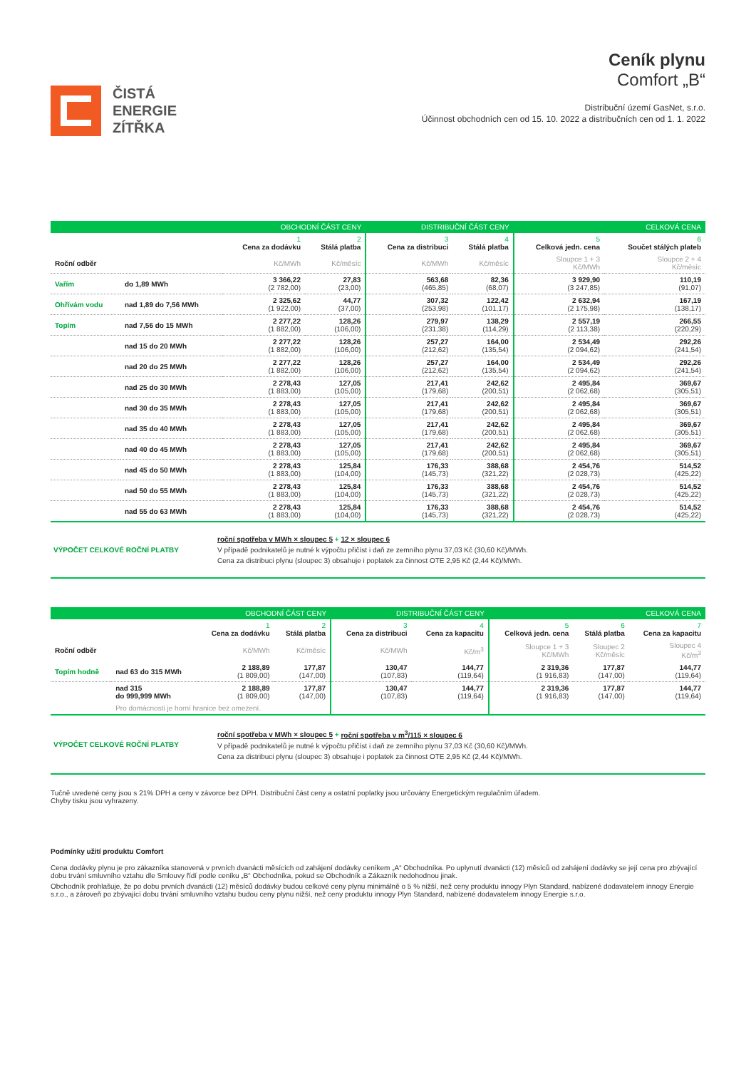ČISTÁ
ENERGIE
ZÍTŘKA
Ceník plynu
Comfort „B“
Distribuční území GasNet, s.r.o.
Účinnost obchodních cen od 15. 10. 2022 a distribučních cen od 1. 1. 2022
| OBCHODNÍ ČÁST CENY | | | | DISTRIBUČNÍ ČÁST CENY | | CELKOVÁ CENA | |
| --- | --- | --- | --- | --- | --- | --- | --- |
| | | 1 Cena za dodávku | 2 Stálá platba | 3 Cena za distribuci | 4 Stálá platba | 5 Celková jedn. cena | 6 Součet stálých plateb |
| Roční odběr | | Kč/MWh | Kč/měsíc | Kč/MWh | Kč/měsíc | Sloupce 1 + 3 Kč/MWh | Sloupce 2 + 4 Kč/měsíc |
| Vařím | do 1,89 MWh | 3 366,22 (2 782,00) | 27,83 (23,00) | 563,68 (465,85) | 82,36 (68,07) | 3 929,90 (3 247,85) | 110,19 (91,07) |
| Ohřívám vodu | nad 1,89 do 7,56 MWh | 2 325,62 (1 922,00) | 44,77 (37,00) | 307,32 (253,98) | 122,42 (101,17) | 2 632,94 (2 175,98) | 167,19 (138,17) |
| Topím | nad 7,56 do 15 MWh | 2 277,22 (1 882,00) | 128,26 (106,00) | 279,97 (231,38) | 138,29 (114,29) | 2 557,19 (2 113,38) | 266,55 (220,29) |
| | nad 15 do 20 MWh | 2 277,22 (1 882,00) | 128,26 (106,00) | 257,27 (212,62) | 164,00 (135,54) | 2 534,49 (2 094,62) | 292,26 (241,54) |
| | nad 20 do 25 MWh | 2 277,22 (1 882,00) | 128,26 (106,00) | 257,27 (212,62) | 164,00 (135,54) | 2 534,49 (2 094,62) | 292,26 (241,54) |
| | nad 25 do 30 MWh | 2 278,43 (1 883,00) | 127,05 (105,00) | 217,41 (179,68) | 242,62 (200,51) | 2 495,84 (2 062,68) | 369,67 (305,51) |
| | nad 30 do 35 MWh | 2 278,43 (1 883,00) | 127,05 (105,00) | 217,41 (179,68) | 242,62 (200,51) | 2 495,84 (2 062,68) | 369,67 (305,51) |
| | nad 35 do 40 MWh | 2 278,43 (1 883,00) | 127,05 (105,00) | 217,41 (179,68) | 242,62 (200,51) | 2 495,84 (2 062,68) | 369,67 (305,51) |
| | nad 40 do 45 MWh | 2 278,43 (1 883,00) | 127,05 (105,00) | 217,41 (179,68) | 242,62 (200,51) | 2 495,84 (2 062,68) | 369,67 (305,51) |
| | nad 45 do 50 MWh | 2 278,43 (1 883,00) | 125,84 (104,00) | 176,33 (145,73) | 388,68 (321,22) | 2 454,76 (2 028,73) | 514,52 (425,22) |
| | nad 50 do 55 MWh | 2 278,43 (1 883,00) | 125,84 (104,00) | 176,33 (145,73) | 388,68 (321,22) | 2 454,76 (2 028,73) | 514,52 (425,22) |
| | nad 55 do 63 MWh | 2 278,43 (1 883,00) | 125,84 (104,00) | 176,33 (145,73) | 388,68 (321,22) | 2 454,76 (2 028,73) | 514,52 (425,22) |
VÝPOČET CELKOVÉ ROČNÍ PLATBY
roční spotřeba v MWh × sloupec 5 + 12 × sloupec 6
V případě podnikatelů je nutné k výpočtu přičíst i daň ze zemního plynu 37,03 Kč (30,60 Kč)/MWh.
Cena za distribuci plynu (sloupec 3) obsahuje i poplatek za činnost OTE 2,95 Kč (2,44 Kč)/MWh.
| OBCHODNÍ ČÁST CENY | | | | DISTRIBUČNÍ ČÁST CENY | | CELKOVÁ CENA | | |
| --- | --- | --- | --- | --- | --- | --- | --- | --- |
| | | 1 Cena za dodávku | 2 Stálá platba | 3 Cena za distribuci | 4 Cena za kapacitu | 5 Celková jedn. cena | 6 Stálá platba | 7 Cena za kapacitu |
| Roční odběr | | Kč/MWh | Kč/měsíc | Kč/MWh | Kč/m<sup>3</sup> | Sloupce 1 + 3 Kč/MWh | Sloupec 2 Kč/měsíc | Sloupec 4 Kč/m<sup>3</sup> |
| Topím hodně | nad 63 do 315 MWh | 2 188,89 (1 809,00) | 177,87 (147,00) | 130,47 (107,83) | 144,77 (119,64) | 2 319,36 (1 916,83) | 177,87 (147,00) | 144,77 (119,64) |
| | nad 315 do 999,999 MWh | 2 188,89 (1 809,00) | 177,87 (147,00) | 130,47 (107,83) | 144,77 (119,64) | 2 319,36 (1 916,83) | 177,87 (147,00) | 144,77 (119,64) |
| | Pro domácnosti je horní hranice bez omezení. | | | | | | | |
VÝPOČET CELKOVÉ ROČNÍ PLATBY
roční spotřeba v MWh × sloupec 5 + roční spotřeba v m<sup>3</sup>/115 × sloupec 6
V případě podnikatelů je nutné k výpočtu přičíst i daň ze zemního plynu 37,03 Kč (30,60 Kč)/MWh.
Cena za distribuci plynu (sloupec 3) obsahuje i poplatek za činnost OTE 2,95 Kč (2,44 Kč)/MWh.
Tučně uvedené ceny jsou s 21% DPH a ceny v závorce bez DPH. Distribuční část ceny a ostatní poplatky jsou určovány Energetickým regulačním úřadem.
Chyby tisku jsou vyhrazeny.
Podmínky užití produktu Comfort
Cena dodávky plynu je pro zákazníka stanovená v prvních dvanácti měsících od zahájení dodávky ceníkem „A“ Obchodníka. Po uplynutí dvanácti (12) měsíců od zahájení dodávky se její cena pro zbývající dobu trvání smluvního vztahu dle Smlouvy řídí podle ceníku „B“ Obchodníka, pokud se Obchodník a Zákazník nedohodnou jinak.
Obchodník prohlašuje, že po dobu prvních dvanácti (12) měsíců dodávky budou celkové ceny plynu minimálně o 5 % nižší, než ceny produktu innogy Plyn Standard, nabízené dodavatelem innogy Energie s.r.o., a zároveň po zbývající dobu trvání smluvního vztahu budou ceny plynu nižší, než ceny produktu innogy Plyn Standard, nabízené dodavatelem innogy Energie s.r.o.